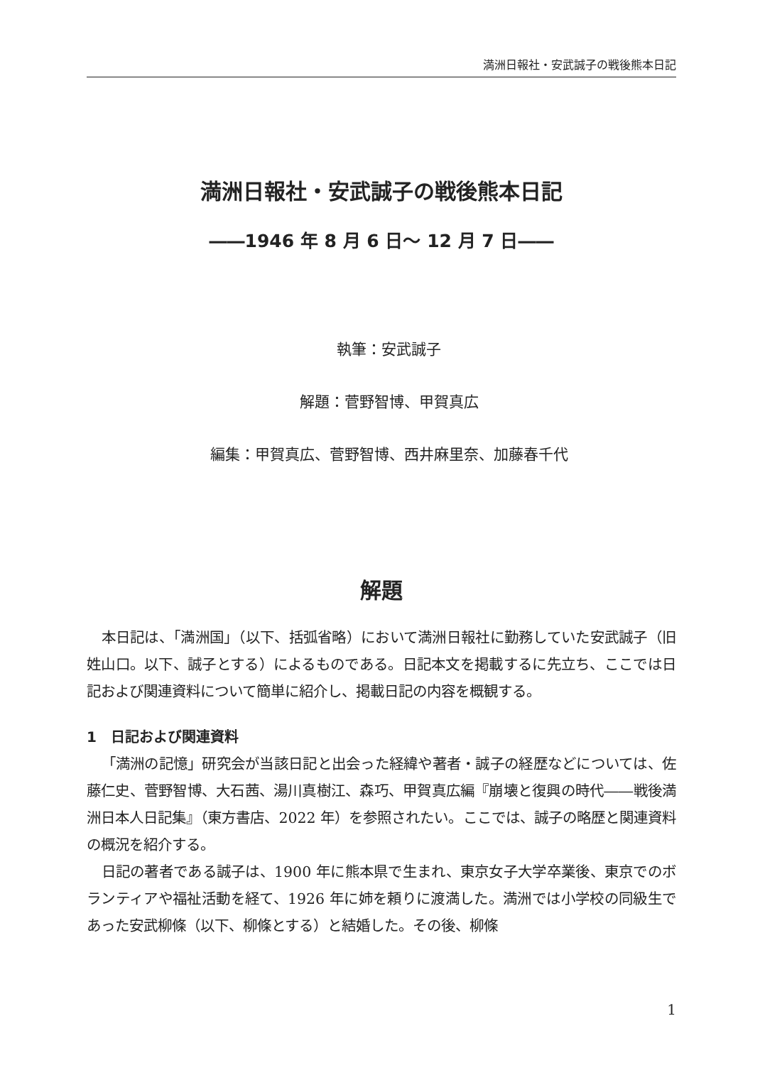満洲日報社・安武誠子の戦後熊本日記
満洲日報社・安武誠子の戦後熊本日記
――1946 年 8 月 6 日～ 12 月 7 日――
執筆：安武誠子
解題：菅野智博、甲賀真広
編集：甲賀真広、菅野智博、西井麻里奈、加藤春千代
解題
本日記は、「満洲国」（以下、括弧省略）において満洲日報社に勤務していた安武誠子（旧姓山口。以下、誠子とする）によるものである。日記本文を掲載するに先立ち、ここでは日記および関連資料について簡単に紹介し、掲載日記の内容を概観する。
1　日記および関連資料
「満洲の記憶」研究会が当該日記と出会った経緯や著者・誠子の経歴などについては、佐藤仁史、菅野智博、大石茜、湯川真樹江、森巧、甲賀真広編『崩壊と復興の時代――戦後満洲日本人日記集』（東方書店、2022 年）を参照されたい。ここでは、誠子の略歴と関連資料の概況を紹介する。
日記の著者である誠子は、1900 年に熊本県で生まれ、東京女子大学卒業後、東京でのボランティアや福祉活動を経て、1926 年に姉を頼りに渡満した。満洲では小学校の同級生であった安武柳條（以下、柳條とする）と結婚した。その後、柳條
1